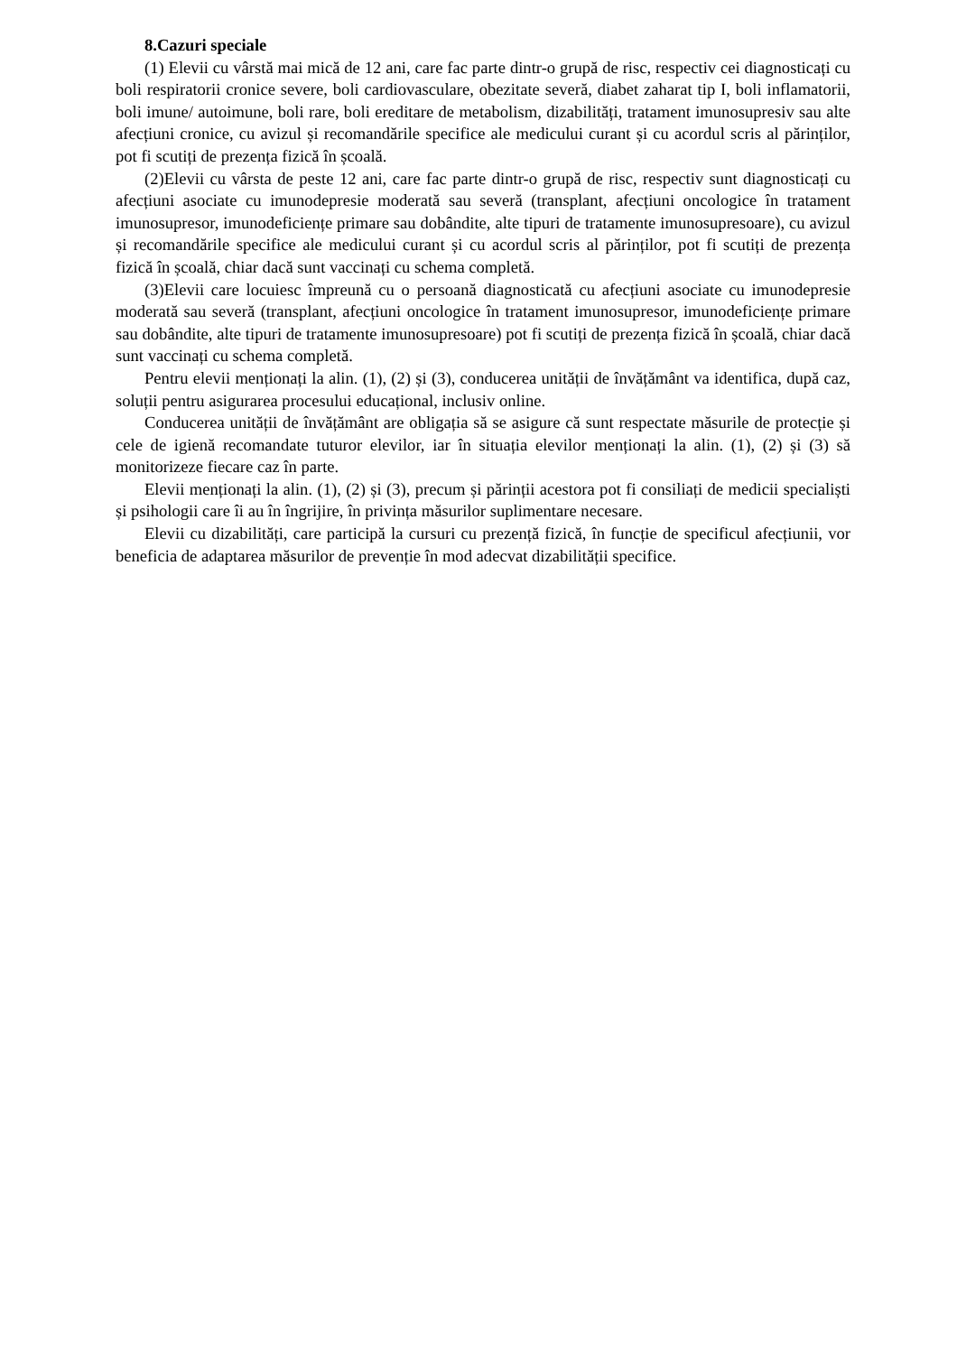8.Cazuri speciale
(1) Elevii cu vârstă mai mică de 12 ani, care fac parte dintr-o grupă de risc, respectiv cei diagnosticați cu boli respiratorii cronice severe, boli cardiovasculare, obezitate severă, diabet zaharat tip I, boli inflamatorii, boli imune/ autoimune, boli rare, boli ereditare de metabolism, dizabilități, tratament imunosupresiv sau alte afecțiuni cronice, cu avizul și recomandările specifice ale medicului curant și cu acordul scris al părinților, pot fi scutiți de prezența fizică în școală.
(2)Elevii cu vârsta de peste 12 ani, care fac parte dintr-o grupă de risc, respectiv sunt diagnosticați cu afecțiuni asociate cu imunodepresie moderată sau severă (transplant, afecțiuni oncologice în tratament imunosupresor, imunodeficiențe primare sau dobândite, alte tipuri de tratamente imunosupresoare), cu avizul și recomandările specifice ale medicului curant și cu acordul scris al părinților, pot fi scutiți de prezența fizică în școală, chiar dacă sunt vaccinați cu schema completă.
(3)Elevii care locuiesc împreună cu o persoană diagnosticată cu afecțiuni asociate cu imunodepresie moderată sau severă (transplant, afecțiuni oncologice în tratament imunosupresor, imunodeficiențe primare sau dobândite, alte tipuri de tratamente imunosupresoare) pot fi scutiți de prezența fizică în școală, chiar dacă sunt vaccinați cu schema completă.
Pentru elevii menționați la alin. (1), (2) și (3), conducerea unității de învățământ va identifica, după caz, soluții pentru asigurarea procesului educațional, inclusiv online.
Conducerea unității de învățământ are obligația să se asigure că sunt respectate măsurile de protecție și cele de igienă recomandate tuturor elevilor, iar în situația elevilor menționați la alin. (1), (2) și (3) să monitorizeze fiecare caz în parte.
Elevii menționați la alin. (1), (2) și (3), precum și părinții acestora pot fi consiliați de medicii specialiști și psihologii care îi au în îngrijire, în privința măsurilor suplimentare necesare.
Elevii cu dizabilități, care participă la cursuri cu prezență fizică, în funcție de specificul afecțiunii, vor beneficia de adaptarea măsurilor de prevenție în mod adecvat dizabilității specifice.